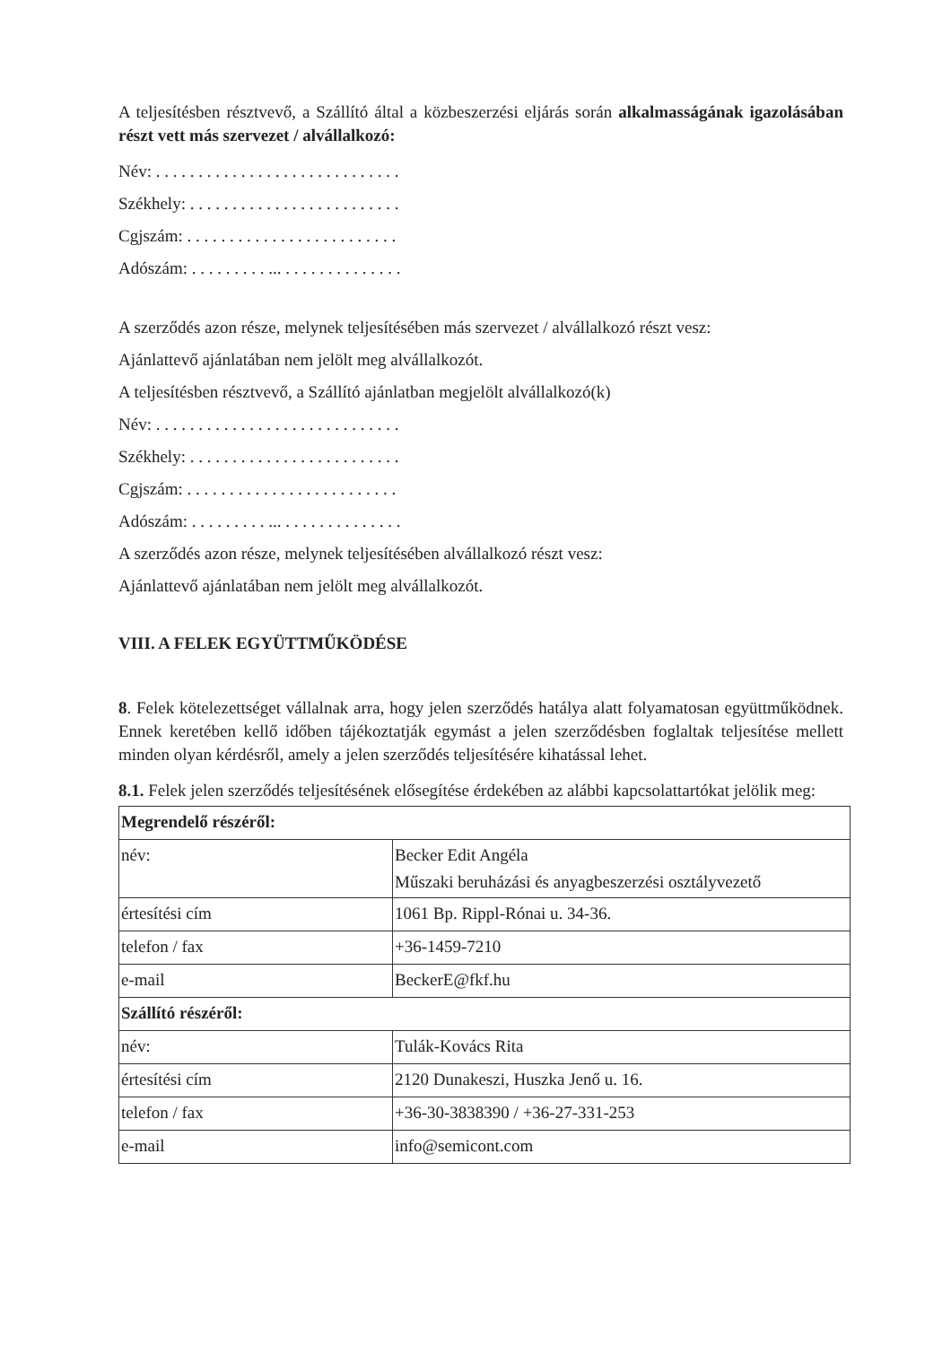A teljesítésben résztvevő, a Szállító által a közbeszerzési eljárás során alkalmasságának igazolásában részt vett más szervezet / alvállalkozó:
Név: . . . . . . . . . . . . . . . . . . . . . . . . . . . . .
Székhely: . . . . . . . . . . . . . . . . . . . . . . . . .
Cgjszám: . . . . . . . . . . . . . . . . . . . . . . . . .
Adószám: . . . . . . . . . ... . . . . . . . . . . . . . .
A szerződés azon része, melynek teljesítésében más szervezet / alvállalkozó részt vesz:
Ajánlattevő ajánlatában nem jelölt meg alvállalkozót.
A teljesítésben résztvevő, a Szállító ajánlatban megjelölt alvállalkozó(k)
Név: . . . . . . . . . . . . . . . . . . . . . . . . . . . . .
Székhely: . . . . . . . . . . . . . . . . . . . . . . . . .
Cgjszám: . . . . . . . . . . . . . . . . . . . . . . . . .
Adószám: . . . . . . . . . ... . . . . . . . . . . . . . .
A szerződés azon része, melynek teljesítésében alvállalkozó részt vesz:
Ajánlattevő ajánlatában nem jelölt meg alvállalkozót.
VIII. A FELEK EGYÜTTMŰKÖDÉSE
8. Felek kötelezettséget vállalnak arra, hogy jelen szerződés hatálya alatt folyamatosan együttműködnek. Ennek keretében kellő időben tájékoztatják egymást a jelen szerződésben foglaltak teljesítése mellett minden olyan kérdésről, amely a jelen szerződés teljesítésére kihatással lehet.
8.1. Felek jelen szerződés teljesítésének elősegítése érdekében az alábbi kapcsolattartókat jelölik meg:
| Megrendelő részéről: | |
| név: | Becker Edit Angéla Műszaki beruházási és anyagbeszerzési osztályvezető |
| értesítési cím | 1061 Bp. Rippl-Rónai u. 34-36. |
| telefon / fax | +36-1459-7210 |
| e-mail | BeckerE@fkf.hu |
| Szállító részéről: | |
| név: | Tulák-Kovács Rita |
| értesítési cím | 2120 Dunakeszi, Huszka Jenő u. 16. |
| telefon / fax | +36-30-3838390 / +36-27-331-253 |
| e-mail | info@semicont.com |